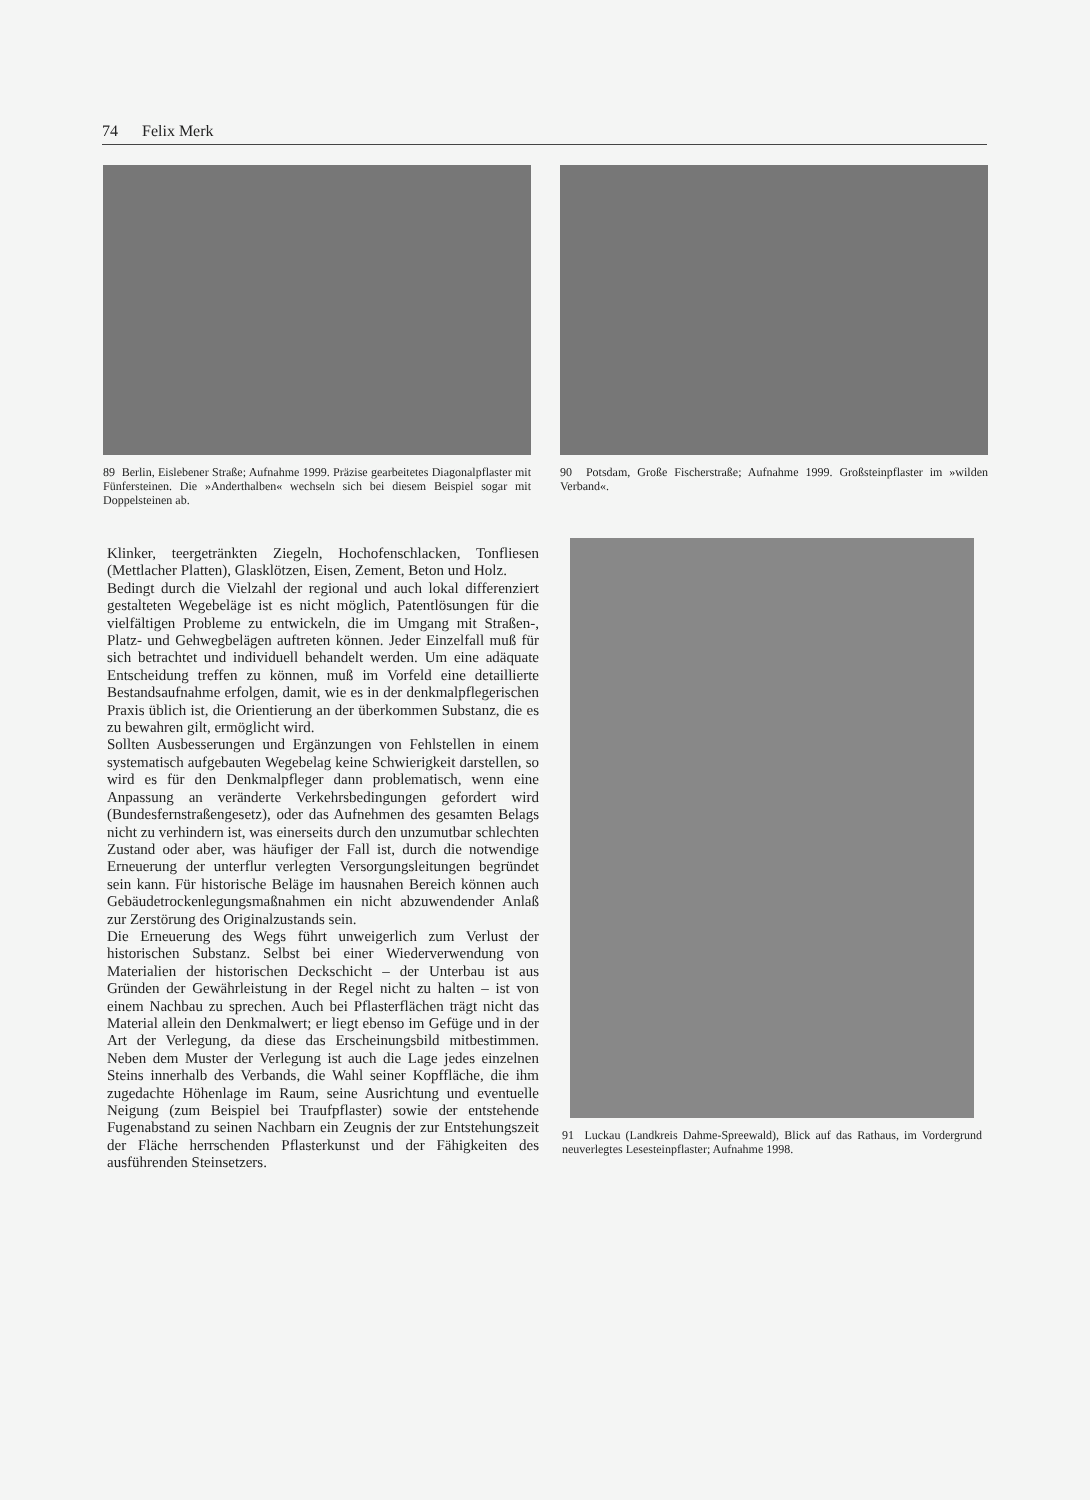74 Felix Merk
89 Berlin, Eislebener Straße; Aufnahme 1999. Präzise gearbeitetes Diagonalpflaster mit Fünfersteinen. Die »Anderthalben« wechseln sich bei diesem Beispiel sogar mit Doppelsteinen ab.
90 Potsdam, Große Fischerstraße; Aufnahme 1999. Großsteinpflaster im »wilden Verband«.
Klinker, teergetränkten Ziegeln, Hochofenschlacken, Tonfliesen (Mettlacher Platten), Glasklötzen, Eisen, Zement, Beton und Holz.
Bedingt durch die Vielzahl der regional und auch lokal differenziert gestalteten Wegebeläge ist es nicht möglich, Patentlösungen für die vielfältigen Probleme zu entwickeln, die im Umgang mit Straßen-, Platz- und Gehwegbelägen auftreten können. Jeder Einzelfall muß für sich betrachtet und individuell behandelt werden. Um eine adäquate Entscheidung treffen zu können, muß im Vorfeld eine detaillierte Bestandsaufnahme erfolgen, damit, wie es in der denkmalpflegerischen Praxis üblich ist, die Orientierung an der überkommen Substanz, die es zu bewahren gilt, ermöglicht wird.
Sollten Ausbesserungen und Ergänzungen von Fehlstellen in einem systematisch aufgebauten Wegebelag keine Schwierigkeit darstellen, so wird es für den Denkmalpfleger dann problematisch, wenn eine Anpassung an veränderte Verkehrsbedingungen gefordert wird (Bundesfernstraßengesetz), oder das Aufnehmen des gesamten Belags nicht zu verhindern ist, was einerseits durch den unzumutbar schlechten Zustand oder aber, was häufiger der Fall ist, durch die notwendige Erneuerung der unterflur verlegten Versorgungsleitungen begründet sein kann. Für historische Beläge im hausnahen Bereich können auch Gebäudetrockenlegungsmaßnahmen ein nicht abzuwendender Anlaß zur Zerstörung des Originalzustands sein.
Die Erneuerung des Wegs führt unweigerlich zum Verlust der historischen Substanz. Selbst bei einer Wiederverwendung von Materialien der historischen Deckschicht – der Unterbau ist aus Gründen der Gewährleistung in der Regel nicht zu halten – ist von einem Nachbau zu sprechen. Auch bei Pflasterflächen trägt nicht das Material allein den Denkmalwert; er liegt ebenso im Gefüge und in der Art der Verlegung, da diese das Erscheinungsbild mitbestimmen. Neben dem Muster der Verlegung ist auch die Lage jedes einzelnen Steins innerhalb des Verbands, die Wahl seiner Kopffläche, die ihm zugedachte Höhenlage im Raum, seine Ausrichtung und eventuelle Neigung (zum Beispiel bei Traufpflaster) sowie der entstehende Fugenabstand zu seinen Nachbarn ein Zeugnis der zur Entstehungszeit der Fläche herrschenden Pflasterkunst und der Fähigkeiten des ausführenden Steinsetzers.
91 Luckau (Landkreis Dahme-Spreewald), Blick auf das Rathaus, im Vordergrund neuverlegtes Lesesteinpflaster; Aufnahme 1998.